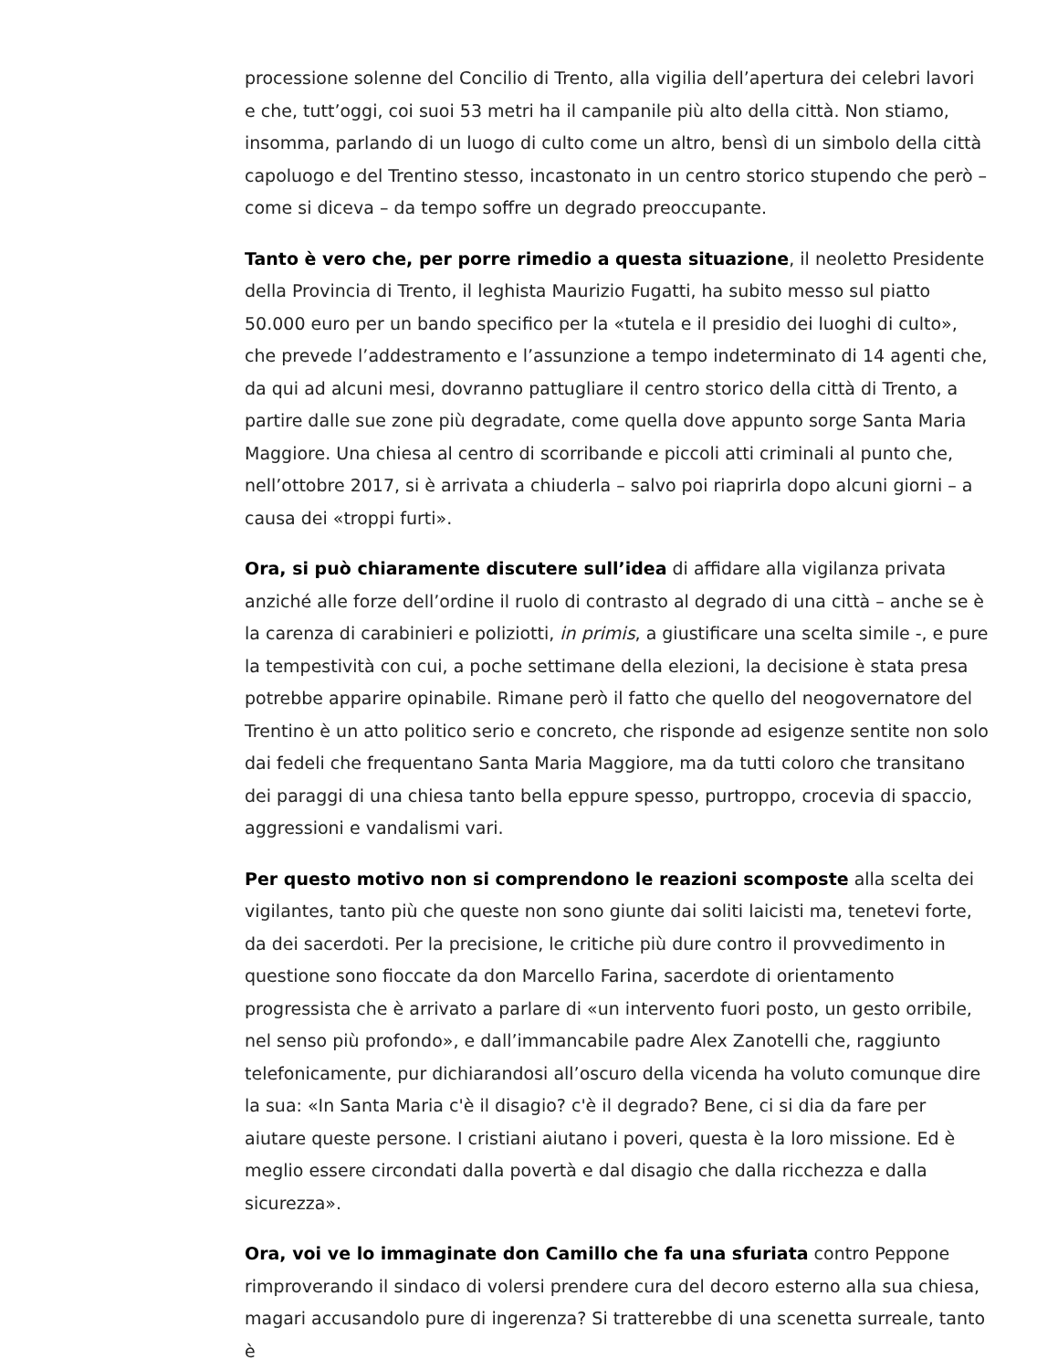processione solenne del Concilio di Trento, alla vigilia dell’apertura dei celebri lavori e che, tutt’oggi, coi suoi 53 metri ha il campanile più alto della città. Non stiamo, insomma, parlando di un luogo di culto come un altro, bensì di un simbolo della città capoluogo e del Trentino stesso, incastonato in un centro storico stupendo che però – come si diceva – da tempo soffre un degrado preoccupante.
Tanto è vero che, per porre rimedio a questa situazione, il neoletto Presidente della Provincia di Trento, il leghista Maurizio Fugatti, ha subito messo sul piatto 50.000 euro per un bando specifico per la «tutela e il presidio dei luoghi di culto», che prevede l’addestramento e l’assunzione a tempo indeterminato di 14 agenti che, da qui ad alcuni mesi, dovranno pattugliare il centro storico della città di Trento, a partire dalle sue zone più degradate, come quella dove appunto sorge Santa Maria Maggiore. Una chiesa al centro di scorribande e piccoli atti criminali al punto che, nell’ottobre 2017, si è arrivata a chiuderla – salvo poi riaprirla dopo alcuni giorni – a causa dei «troppi furti».
Ora, si può chiaramente discutere sull’idea di affidare alla vigilanza privata anziché alle forze dell’ordine il ruolo di contrasto al degrado di una città – anche se è la carenza di carabinieri e poliziotti, in primis, a giustificare una scelta simile -, e pure la tempestività con cui, a poche settimane della elezioni, la decisione è stata presa potrebbe apparire opinabile. Rimane però il fatto che quello del neogovernatore del Trentino è un atto politico serio e concreto, che risponde ad esigenze sentite non solo dai fedeli che frequentano Santa Maria Maggiore, ma da tutti coloro che transitano dei paraggi di una chiesa tanto bella eppure spesso, purtroppo, crocevia di spaccio, aggressioni e vandalismi vari.
Per questo motivo non si comprendono le reazioni scomposte alla scelta dei vigilantes, tanto più che queste non sono giunte dai soliti laicisti ma, tenetevi forte, da dei sacerdoti. Per la precisione, le critiche più dure contro il provvedimento in questione sono fioccate da don Marcello Farina, sacerdote di orientamento progressista che è arrivato a parlare di «un intervento fuori posto, un gesto orribile, nel senso più profondo», e dall’immancabile padre Alex Zanotelli che, raggiunto telefonicamente, pur dichiarandosi all’oscuro della vicenda ha voluto comunque dire la sua: «In Santa Maria c'è il disagio? c'è il degrado? Bene, ci si dia da fare per aiutare queste persone. I cristiani aiutano i poveri, questa è la loro missione. Ed è meglio essere circondati dalla povertà e dal disagio che dalla ricchezza e dalla sicurezza».
Ora, voi ve lo immaginate don Camillo che fa una sfuriata contro Peppone rimproverando il sindaco di volersi prendere cura del decoro esterno alla sua chiesa, magari accusandolo pure di ingerenza? Si tratterebbe di una scenetta surreale, tanto è